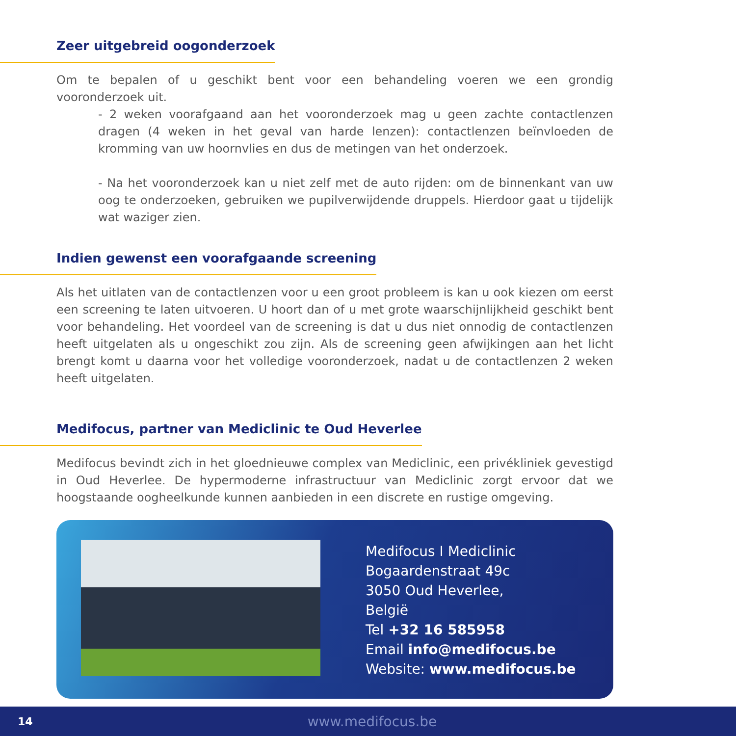Zeer uitgebreid oogonderzoek
Om te bepalen of u geschikt bent voor een behandeling voeren we een grondig vooronderzoek uit.
- 2 weken voorafgaand aan het vooronderzoek mag u geen zachte contactlenzen dragen (4 weken in het geval van harde lenzen): contactlenzen beïnvloeden de kromming van uw hoornvlies en dus de metingen van het onderzoek.
- Na het vooronderzoek kan u niet zelf met de auto rijden: om de binnenkant van uw oog te onderzoeken, gebruiken we pupilverwijdende druppels. Hierdoor gaat u tijdelijk wat waziger zien.
Indien gewenst een voorafgaande screening
Als het uitlaten van de contactlenzen voor u een groot probleem is kan u ook kiezen om eerst een screening te laten uitvoeren. U hoort dan of u met grote waarschijnlijkheid geschikt bent voor behandeling. Het voordeel van de screening is dat u dus niet onnodig de contactlenzen heeft uitgelaten als u ongeschikt zou zijn. Als de screening geen afwijkingen aan het licht brengt komt u daarna voor het volledige vooronderzoek, nadat u de contactlenzen 2 weken heeft uitgelaten.
Medifocus, partner van Mediclinic te Oud Heverlee
Medifocus bevindt zich in het gloednieuwe complex van Mediclinic, een privékliniek gevestigd in Oud Heverlee. De hypermoderne infrastructuur van Mediclinic zorgt ervoor dat we hoogstaande oogheelkunde kunnen aanbieden in een discrete en rustige omgeving.
Medifocus I Mediclinic
Bogaardenstraat 49c
3050 Oud Heverlee,
België
Tel +32 16 585958
Email info@medifocus.be
Website: www.medifocus.be
14 www.medifocus.be